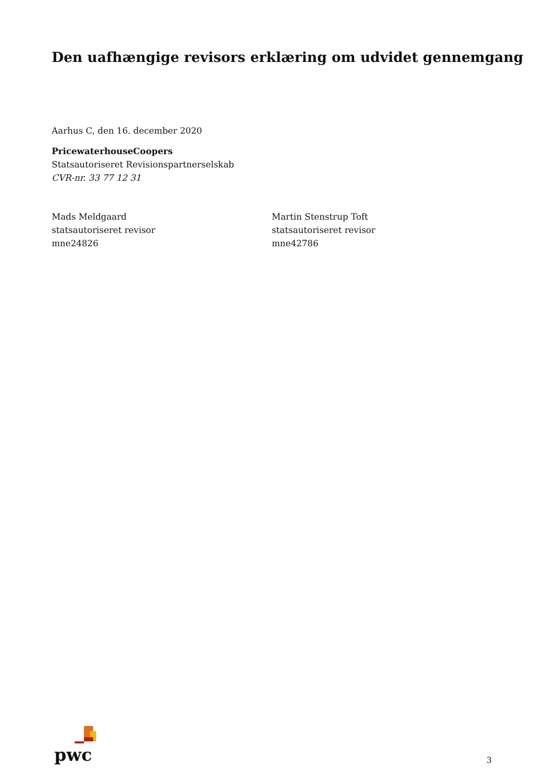Den uafhængige revisors erklæring om udvidet gennemgang
Aarhus C, den 16. december 2020
PricewaterhouseCoopers
Statsautoriseret Revisionspartnerselskab
CVR-nr. 33 77 12 31
Mads Meldgaard
statsautoriseret revisor
mne24826
Martin Stenstrup Toft
statsautoriseret revisor
mne42786
pwc
3